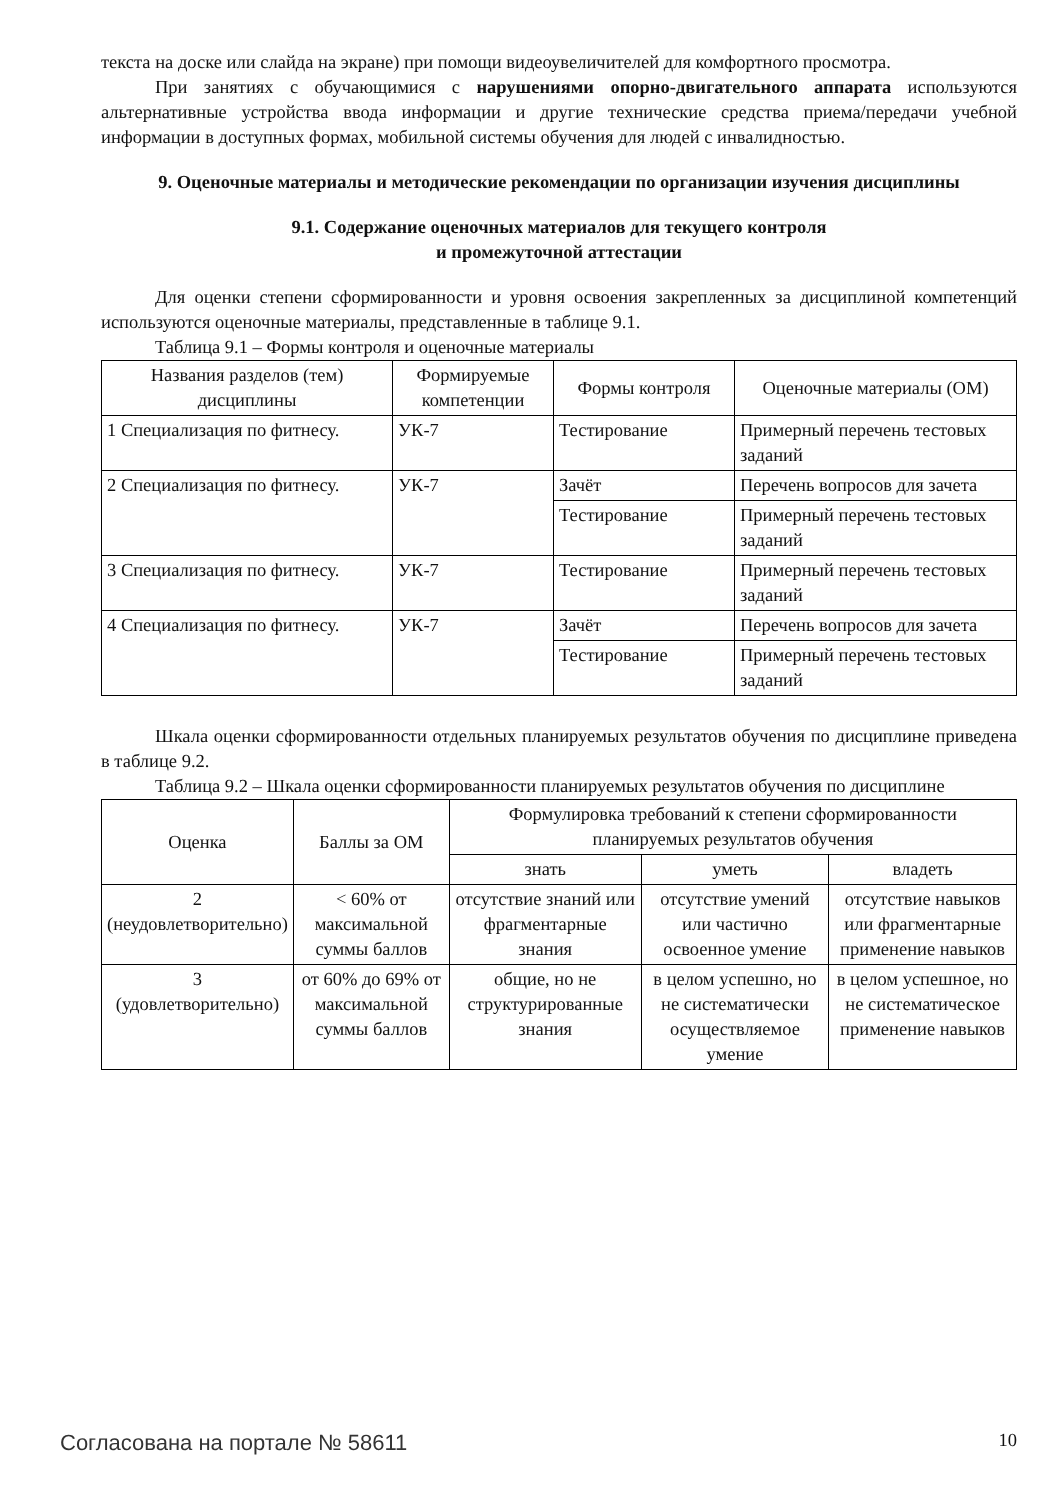текста на доске или слайда на экране) при помощи видеоувеличителей для комфортного просмотра.
При занятиях с обучающимися с нарушениями опорно-двигательного аппарата используются альтернативные устройства ввода информации и другие технические средства приема/передачи учебной информации в доступных формах, мобильной системы обучения для людей с инвалидностью.
9. Оценочные материалы и методические рекомендации по организации изучения дисциплины
9.1. Содержание оценочных материалов для текущего контроля
и промежуточной аттестации
Для оценки степени сформированности и уровня освоения закрепленных за дисциплиной компетенций используются оценочные материалы, представленные в таблице 9.1.
Таблица 9.1 – Формы контроля и оценочные материалы
| Названия разделов (тем) дисциплины | Формируемые компетенции | Формы контроля | Оценочные материалы (ОМ) |
| --- | --- | --- | --- |
| 1 Специализация по фитнесу. | УК-7 | Тестирование | Примерный перечень тестовых заданий |
| 2 Специализация по фитнесу. | УК-7 | Зачёт | Перечень вопросов для зачета |
| | | Тестирование | Примерный перечень тестовых заданий |
| 3 Специализация по фитнесу. | УК-7 | Тестирование | Примерный перечень тестовых заданий |
| 4 Специализация по фитнесу. | УК-7 | Зачёт | Перечень вопросов для зачета |
| | | Тестирование | Примерный перечень тестовых заданий |
Шкала оценки сформированности отдельных планируемых результатов обучения по дисциплине приведена в таблице 9.2.
Таблица 9.2 – Шкала оценки сформированности планируемых результатов обучения по дисциплине
| Оценка | Баллы за ОМ | Формулировка требований к степени сформированности планируемых результатов обучения | | |
| --- | --- | --- | --- | --- |
| | | знать | уметь | владеть |
| 2 (неудовлетворительно) | < 60% от максимальной суммы баллов | отсутствие знаний или фрагментарные знания | отсутствие умений или частично освоенное умение | отсутствие навыков или фрагментарные применение навыков |
| 3 (удовлетворительно) | от 60% до 69% от максимальной суммы баллов | общие, но не структурированные знания | в целом успешно, но не систематически осуществляемое умение | в целом успешное, но не систематическое применение навыков |
Согласована на портале № 58611 10